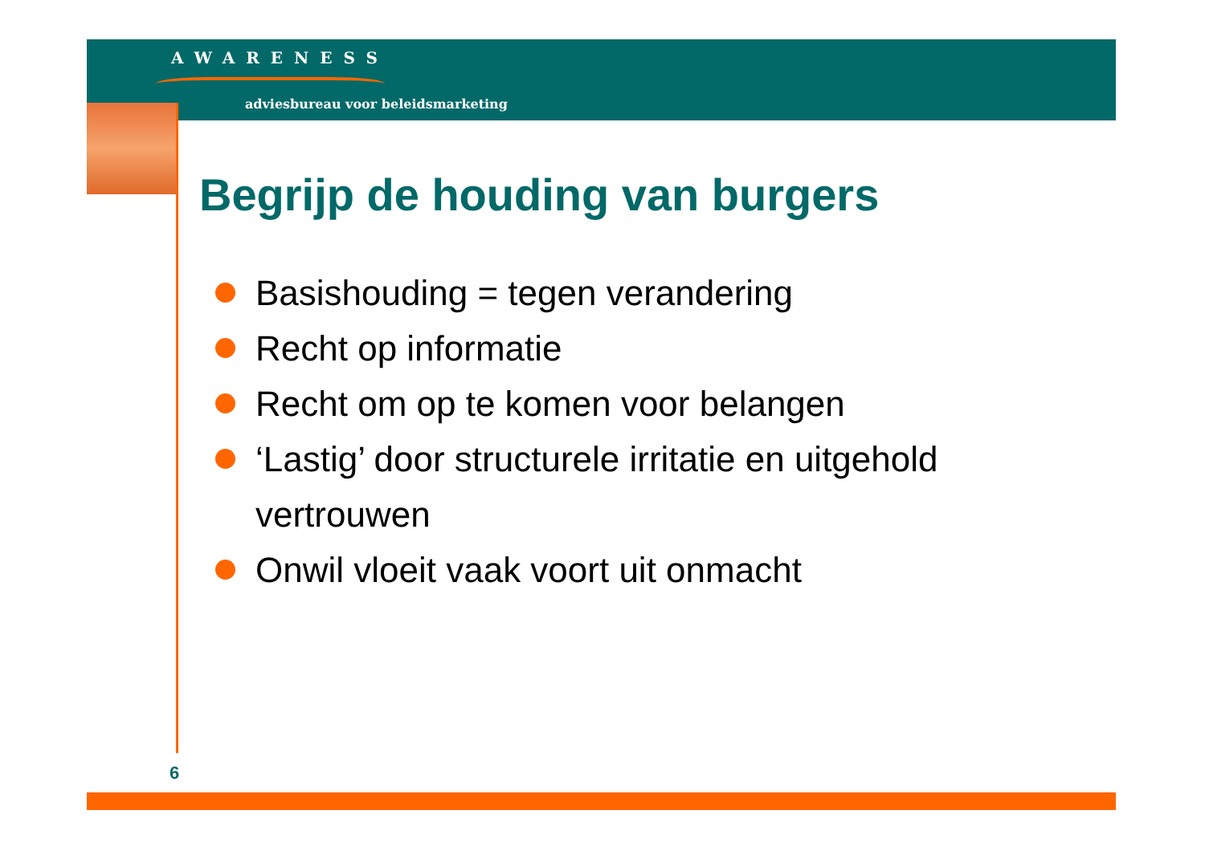AWARENESS
adviesbureau voor beleidsmarketing
Begrijp de houding van burgers
Basishouding = tegen verandering
Recht op informatie
Recht om op te komen voor belangen
‘Lastig’ door structurele irritatie en uitgehold vertrouwen
Onwil vloeit vaak voort uit onmacht
6